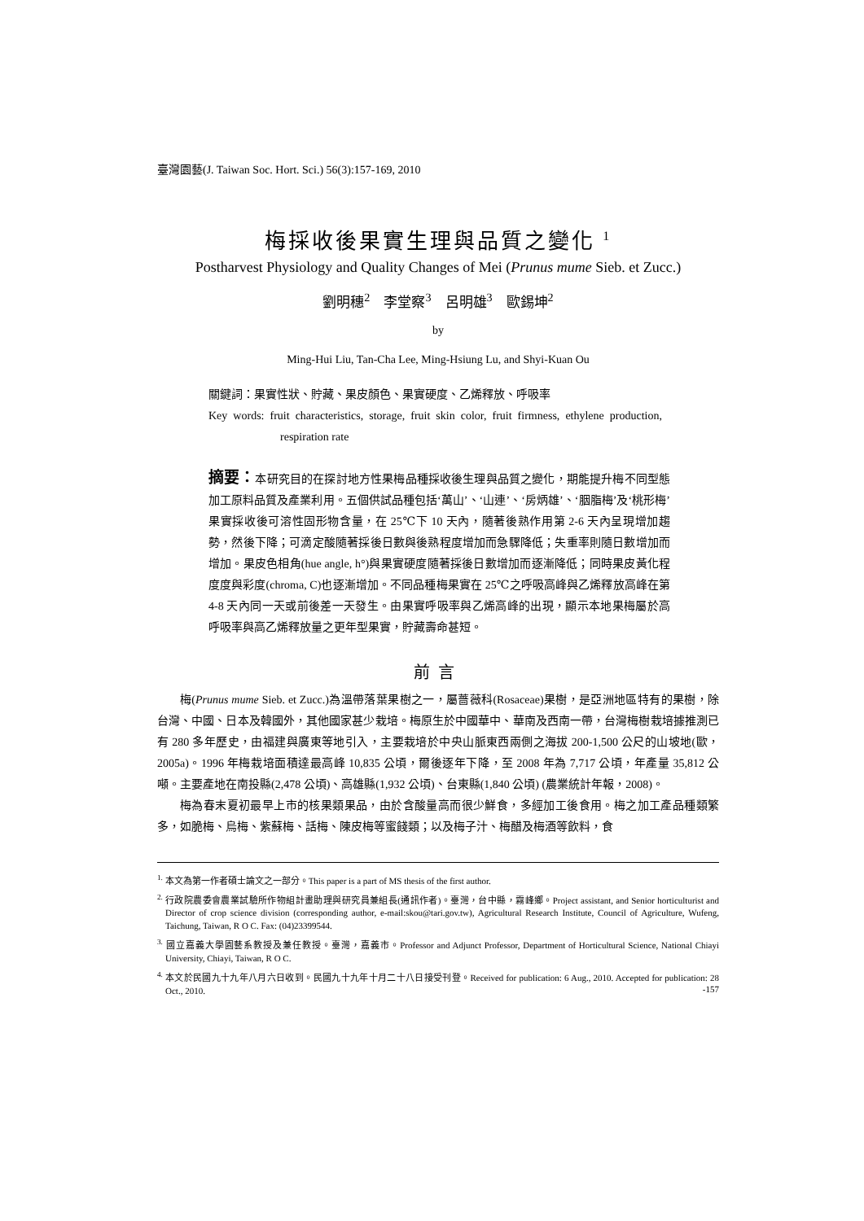臺灣園藝(J. Taiwan Soc. Hort. Sci.) 56(3):157-169, 2010
梅採收後果實生理與品質之變化 <sup>1</sup>
Postharvest Physiology and Quality Changes of Mei (Prunus mume Sieb. et Zucc.)
劉明穗<sup>2</sup>　李堂察<sup>3</sup>　呂明雄<sup>3</sup>　歐錫坤<sup>2</sup>
by
Ming-Hui Liu, Tan-Cha Lee, Ming-Hsiung Lu, and Shyi-Kuan Ou
關鍵詞：果實性狀、貯藏、果皮顏色、果實硬度、乙烯釋放、呼吸率
Key words: fruit characteristics, storage, fruit skin color, fruit firmness, ethylene production, respiration rate
摘要：本研究目的在探討地方性果梅品種採收後生理與品質之變化，期能提升梅不同型態加工原料品質及產業利用。五個供試品種包括‘萬山’、‘山連’、‘房炳雄’、‘胭脂梅’及‘桃形梅’果實採收後可溶性固形物含量，在 25℃下 10 天內，隨著後熟作用第 2-6 天內呈現增加趨勢，然後下降；可滴定酸隨著採後日數與後熟程度增加而急驟降低；失重率則隨日數增加而增加。果皮色相角(hue angle, h°)與果實硬度隨著採後日數增加而逐漸降低；同時果皮黃化程度度與彩度(chroma, C)也逐漸增加。不同品種梅果實在 25℃之呼吸高峰與乙烯釋放高峰在第 4-8 天內同一天或前後差一天發生。由果實呼吸率與乙烯高峰的出現，顯示本地果梅屬於高呼吸率與高乙烯釋放量之更年型果實，貯藏壽命甚短。
前言
梅(Prunus mume Sieb. et Zucc.)為溫帶落葉果樹之一，屬薔薇科(Rosaceae)果樹，是亞洲地區特有的果樹，除台灣、中國、日本及韓國外，其他國家甚少栽培。梅原生於中國華中、華南及西南一帶，台灣梅樹栽培據推測已有 280 多年歷史，由福建與廣東等地引入，主要栽培於中央山脈東西兩側之海拔 200-1,500 公尺的山坡地(歐，2005a)。1996 年梅栽培面積達最高峰 10,835 公頃，爾後逐年下降，至 2008 年為 7,717 公頃，年產量 35,812 公噸。主要產地在南投縣(2,478 公頃)、高雄縣(1,932 公頃)、台東縣(1,840 公頃) (農業統計年報，2008)。
梅為春末夏初最早上市的核果類果品，由於含酸量高而很少鮮食，多經加工後食用。梅之加工產品種類繁多，如脆梅、烏梅、紫蘇梅、話梅、陳皮梅等蜜餞類；以及梅子汁、梅醋及梅酒等飲料，食
<sup>1.</sup> 本文為第一作者碩士論文之一部分。This paper is a part of MS thesis of the first author.
<sup>2.</sup> 行政院農委會農業試驗所作物組計畫助理與研究員兼組長(通訊作者)。臺灣，台中縣，霧峰鄉。Project assistant, and Senior horticulturist and Director of crop science division (corresponding author, e-mail:skou@tari.gov.tw), Agricultural Research Institute, Council of Agriculture, Wufeng, Taichung, Taiwan, R O C. Fax: (04)23399544.
<sup>3.</sup> 國立嘉義大學園藝系教授及兼任教授。臺灣，嘉義市。Professor and Adjunct Professor, Department of Horticultural Science, National Chiayi University, Chiayi, Taiwan, R O C.
<sup>4.</sup> 本文於民國九十九年八月六日收到。民國九十九年十月二十八日接受刊登。Received for publication: 6 Aug., 2010. Accepted for publication: 28 Oct., 2010.
-157